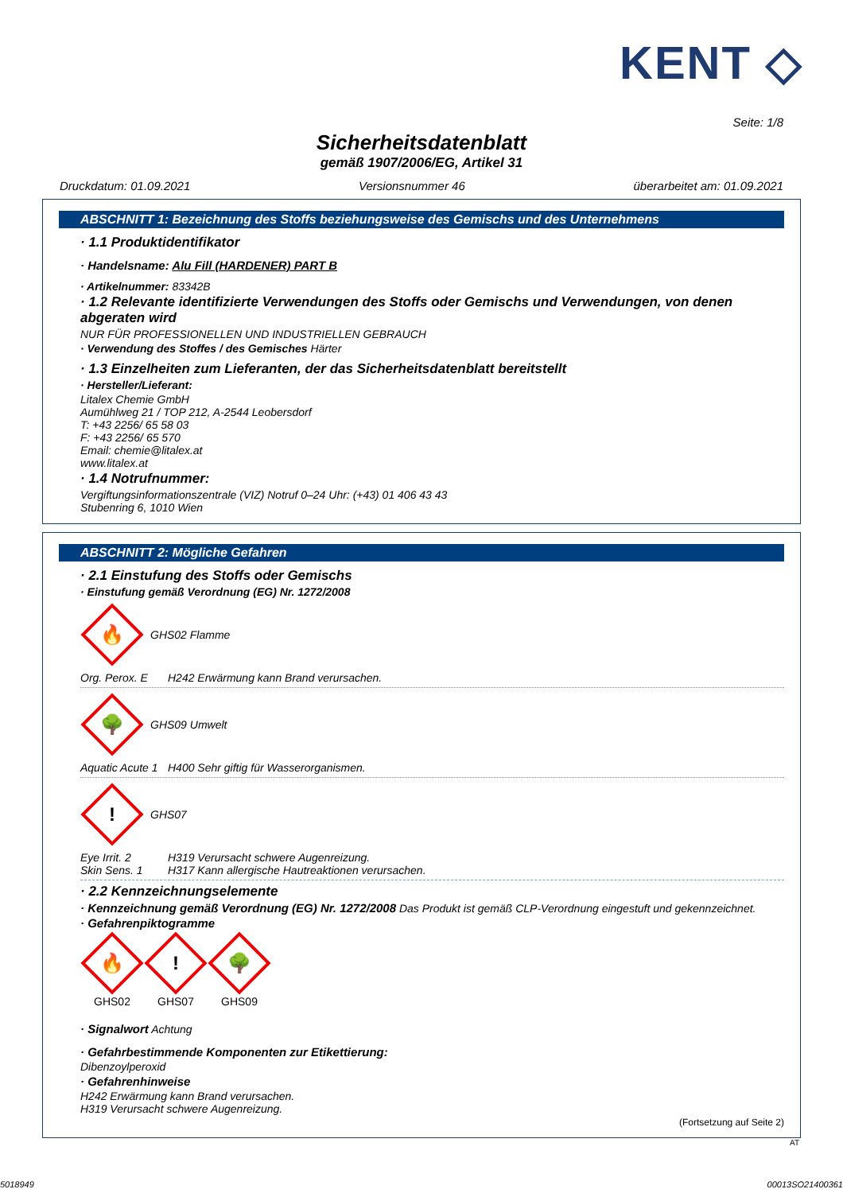KENT ◇
Seite: 1/8
Sicherheitsdatenblatt
gemäß 1907/2006/EG, Artikel 31
Druckdatum: 01.09.2021 Versionsnummer 46 überarbeitet am: 01.09.2021
ABSCHNITT 1: Bezeichnung des Stoffs beziehungsweise des Gemischs und des Unternehmens
· 1.1 Produktidentifikator
· Handelsname: Alu Fill (HARDENER) PART B
· Artikelnummer: 83342B
· 1.2 Relevante identifizierte Verwendungen des Stoffs oder Gemischs und Verwendungen, von denen abgeraten wird
NUR FÜR PROFESSIONELLEN UND INDUSTRIELLEN GEBRAUCH
· Verwendung des Stoffes / des Gemisches Härter
· 1.3 Einzelheiten zum Lieferanten, der das Sicherheitsdatenblatt bereitstellt
· Hersteller/Lieferant:
Litalex Chemie GmbH
Aumühlweg 21 / TOP 212, A-2544 Leobersdorf
T: +43 2256/ 65 58 03
F: +43 2256/ 65 570
Email: chemie@litalex.at
www.litalex.at
· 1.4 Notrufnummer:
Vergiftungsinformationszentrale (VIZ) Notruf 0–24 Uhr: (+43) 01 406 43 43
Stubenring 6, 1010 Wien
ABSCHNITT 2: Mögliche Gefahren
· 2.1 Einstufung des Stoffs oder Gemischs
· Einstufung gemäß Verordnung (EG) Nr. 1272/2008
🔥
GHS02 Flamme
Org. Perox. E H242 Erwärmung kann Brand verursachen.
🌳
GHS09 Umwelt
Aquatic Acute 1 H400 Sehr giftig für Wasserorganismen.
!
GHS07
Eye Irrit. 2 H319 Verursacht schwere Augenreizung.
Skin Sens. 1 H317 Kann allergische Hautreaktionen verursachen.
· 2.2 Kennzeichnungselemente
· Kennzeichnung gemäß Verordnung (EG) Nr. 1272/2008 Das Produkt ist gemäß CLP-Verordnung eingestuft und gekennzeichnet.
· Gefahrenpiktogramme
🔥
GHS02
!
GHS07
🌳
GHS09
· Signalwort Achtung
· Gefahrbestimmende Komponenten zur Etikettierung:
Dibenzoylperoxid
· Gefahrenhinweise
H242 Erwärmung kann Brand verursachen.
H319 Verursacht schwere Augenreizung.
(Fortsetzung auf Seite 2)
AT
5018949 00013SO21400361